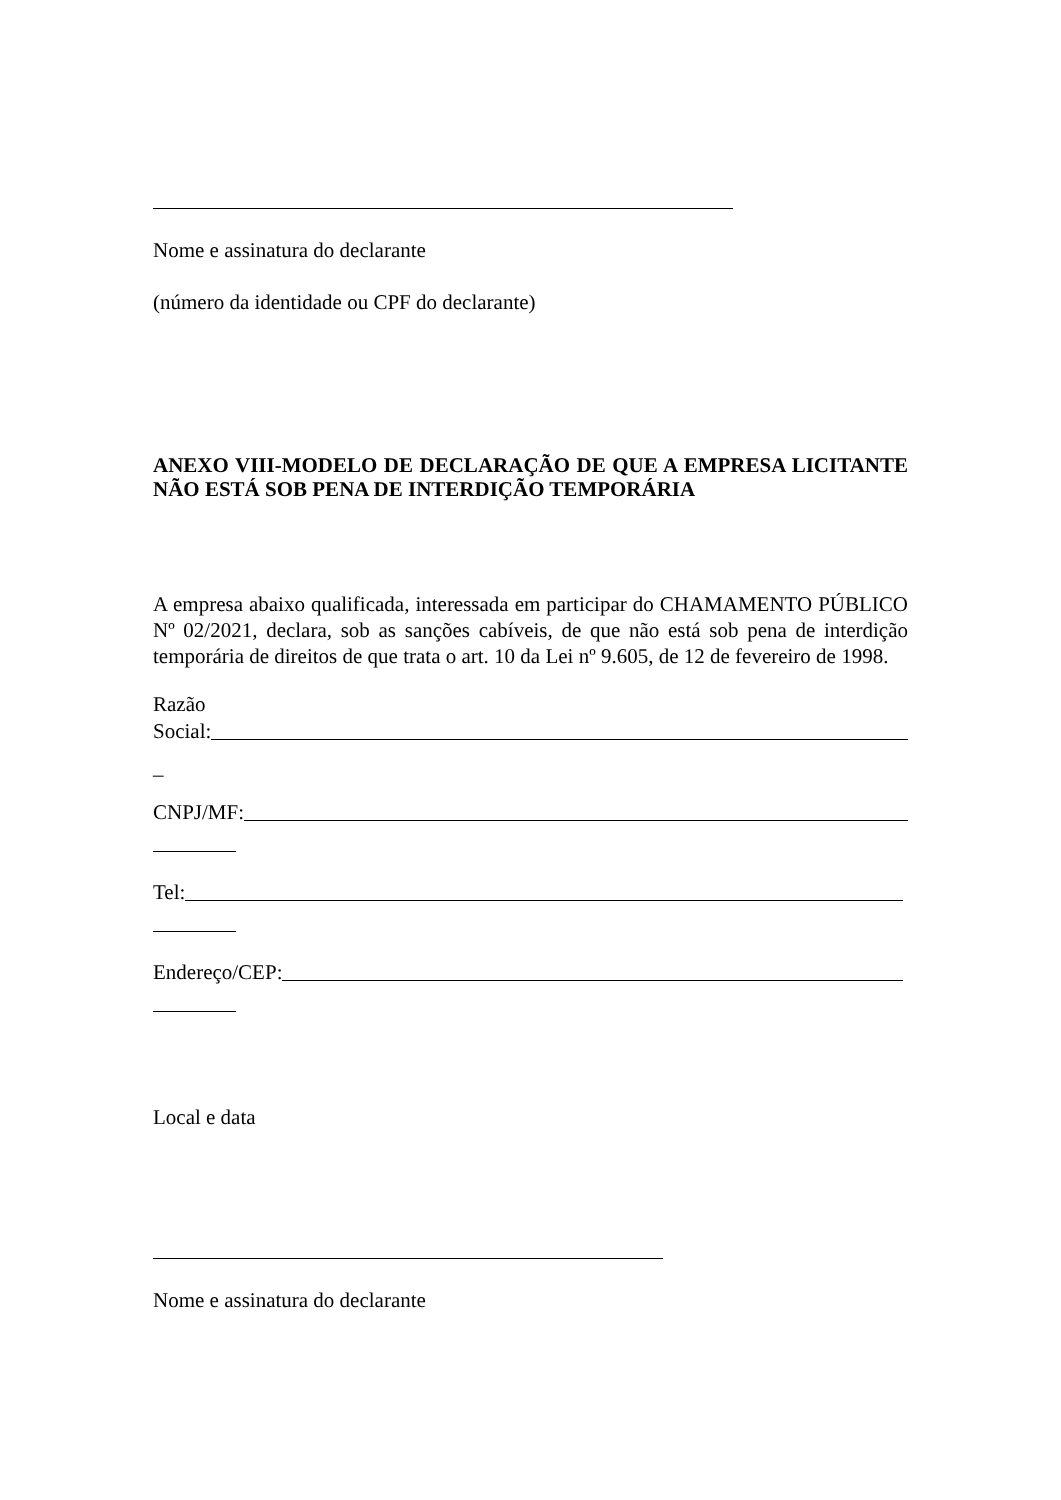Nome e assinatura do declarante
(número da identidade ou CPF do declarante)
ANEXO VIII-MODELO DE DECLARAÇÃO DE QUE A EMPRESA LICITANTE NÃO ESTÁ SOB PENA DE INTERDIÇÃO TEMPORÁRIA
A empresa abaixo qualificada, interessada em participar do CHAMAMENTO PÚBLICO Nº 02/2021, declara, sob as sanções cabíveis, de que não está sob pena de interdição temporária de direitos de que trata o art. 10 da Lei nº 9.605, de 12 de fevereiro de 1998.
Razão
Social:
_
CNPJ/MF:
Tel:
Endereço/CEP:
Local e data
Nome e assinatura do declarante